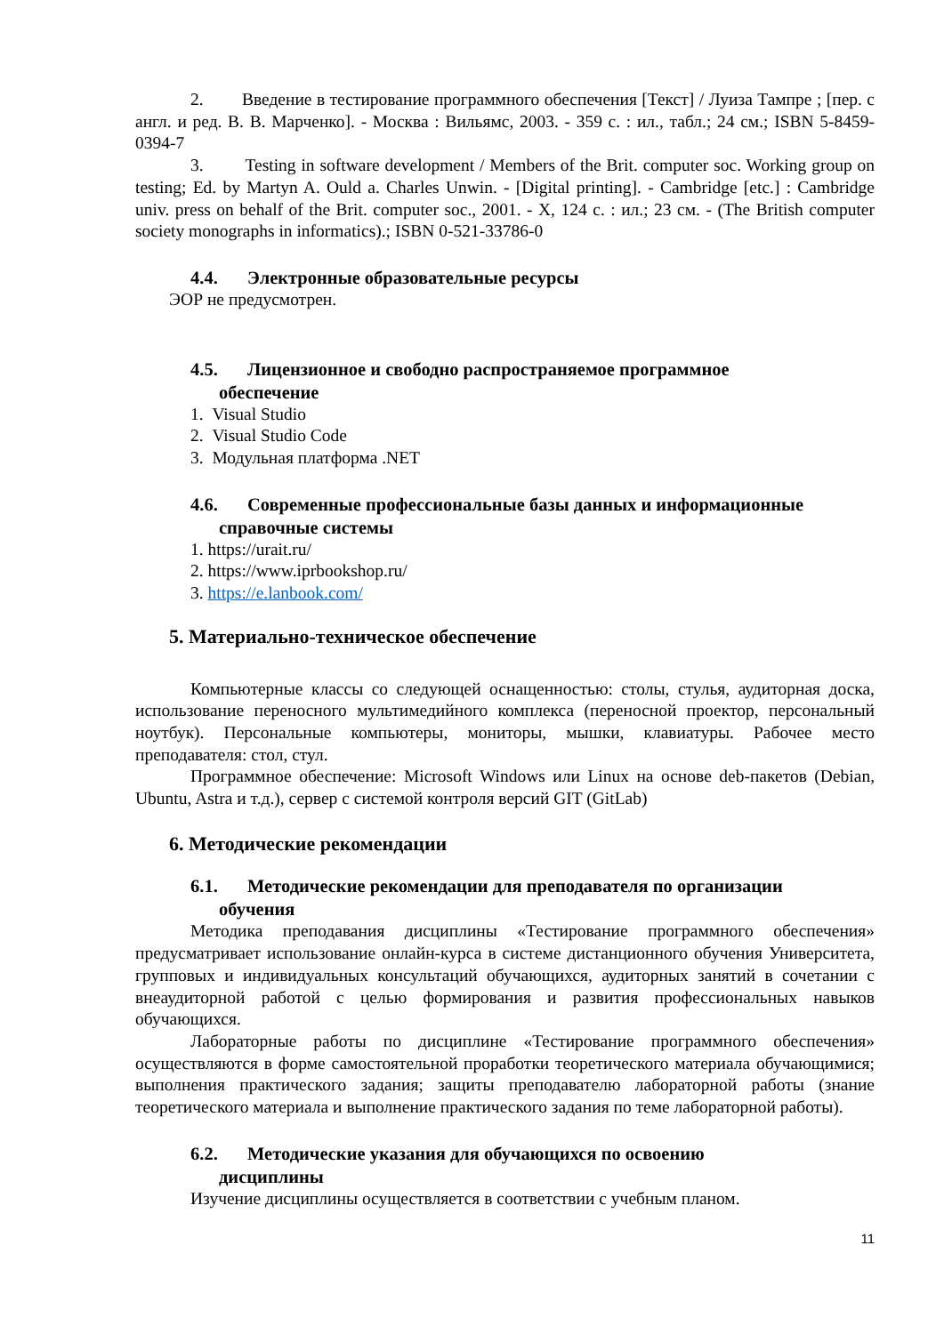2. Введение в тестирование программного обеспечения [Текст] / Луиза Тампре ; [пер. с англ. и ред. В. В. Марченко]. - Москва : Вильямс, 2003. - 359 с. : ил., табл.; 24 см.; ISBN 5-8459-0394-7
3. Testing in software development / Members of the Brit. computer soc. Working group on testing; Ed. by Martyn A. Ould a. Charles Unwin. - [Digital printing]. - Cambridge [etc.] : Cambridge univ. press on behalf of the Brit. computer soc., 2001. - X, 124 с. : ил.; 23 см. - (The British computer society monographs in informatics).; ISBN 0-521-33786-0
4.4. Электронные образовательные ресурсы
ЭОР не предусмотрен.
4.5. Лицензионное и свободно распространяемое программное
обеспечение
1. Visual Studio
2. Visual Studio Code
3. Модульная платформа .NET
4.6. Современные профессиональные базы данных и информационные
справочные системы
1. https://urait.ru/
2. https://www.iprbookshop.ru/
3. https://e.lanbook.com/
5. Материально-техническое обеспечение
Компьютерные классы со следующей оснащенностью: столы, стулья, аудиторная доска, использование переносного мультимедийного комплекса (переносной проектор, персональный ноутбук). Персональные компьютеры, мониторы, мышки, клавиатуры. Рабочее место преподавателя: стол, стул.
Программное обеспечение: Microsoft Windows или Linux на основе deb-пакетов (Debian, Ubuntu, Astra и т.д.), сервер с системой контроля версий GIT (GitLab)
6. Методические рекомендации
6.1. Методические рекомендации для преподавателя по организации
обучения
Методика преподавания дисциплины «Тестирование программного обеспечения» предусматривает использование онлайн-курса в системе дистанционного обучения Университета, групповых и индивидуальных консультаций обучающихся, аудиторных занятий в сочетании с внеаудиторной работой с целью формирования и развития профессиональных навыков обучающихся.
Лабораторные работы по дисциплине «Тестирование программного обеспечения» осуществляются в форме самостоятельной проработки теоретического материала обучающимися; выполнения практического задания; защиты преподавателю лабораторной работы (знание теоретического материала и выполнение практического задания по теме лабораторной работы).
6.2. Методические указания для обучающихся по освоению
дисциплины
Изучение дисциплины осуществляется в соответствии с учебным планом.
11